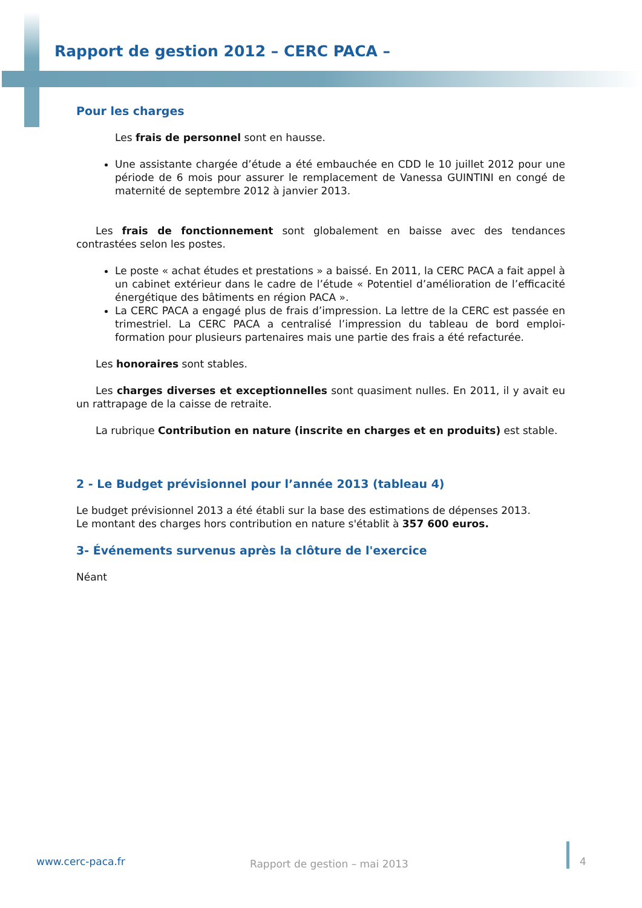Rapport de gestion 2012 – CERC PACA –
Pour les charges
Les frais de personnel sont en hausse.
Une assistante chargée d’étude a été embauchée en CDD le 10 juillet 2012 pour une période de 6 mois pour assurer le remplacement de Vanessa GUINTINI en congé de maternité de septembre 2012 à janvier 2013.
Les frais de fonctionnement sont globalement en baisse avec des tendances contrastées selon les postes.
Le poste « achat études et prestations » a baissé. En 2011, la CERC PACA a fait appel à un cabinet extérieur dans le cadre de l’étude « Potentiel d’amélioration de l’efficacité énergétique des bâtiments en région PACA ».
La CERC PACA a engagé plus de frais d’impression. La lettre de la CERC est passée en trimestriel. La CERC PACA a centralisé l’impression du tableau de bord emploi-formation pour plusieurs partenaires mais une partie des frais a été refacturée.
Les honoraires sont stables.
Les charges diverses et exceptionnelles sont quasiment nulles. En 2011, il y avait eu un rattrapage de la caisse de retraite.
La rubrique Contribution en nature (inscrite en charges et en produits) est stable.
2 - Le Budget prévisionnel pour l’année 2013 (tableau 4)
Le budget prévisionnel 2013 a été établi sur la base des estimations de dépenses 2013.
Le montant des charges hors contribution en nature s'établit à 357 600 euros.
3- Événements survenus après la clôture de l'exercice
Néant
www.cerc-paca.fr Rapport de gestion – mai 2013 4